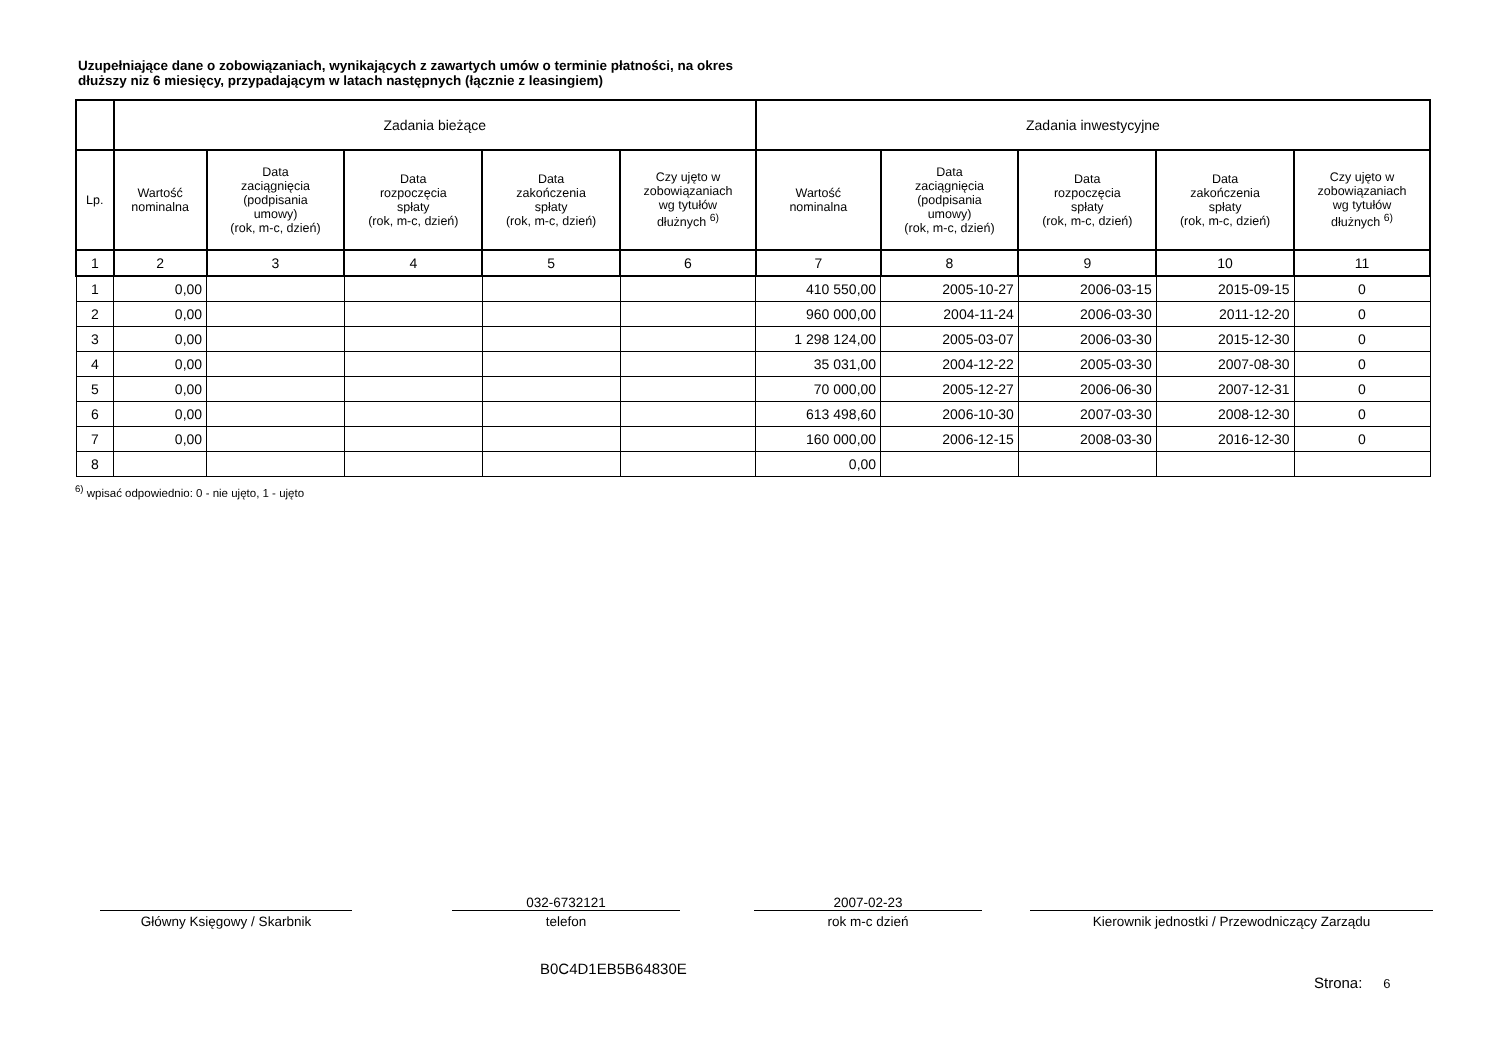Uzupełniające dane o zobowiązaniach, wynikających z zawartych umów o terminie płatności, na okres
dłuższy niz 6 miesięcy, przypadającym w latach następnych (łącznie z leasingiem)
| | Zadania bieżące | | | | | Zadania inwestycyjne | | | | |
| --- | --- | --- | --- | --- | --- | --- | --- | --- | --- | --- |
| Lp. | Wartość nominalna | Data zaciągnięcia (podpisania umowy) (rok, m-c, dzień) | Data rozpoczęcia spłaty (rok, m-c, dzień) | Data zakończenia spłaty (rok, m-c, dzień) | Czy ujęto w zobowiązaniach wg tytułów dłużnych <sup>6)</sup> | Wartość nominalna | Data zaciągnięcia (podpisania umowy) (rok, m-c, dzień) | Data rozpoczęcia spłaty (rok, m-c, dzień) | Data zakończenia spłaty (rok, m-c, dzień) | Czy ujęto w zobowiązaniach wg tytułów dłużnych <sup>6)</sup> |
| 1 | 2 | 3 | 4 | 5 | 6 | 7 | 8 | 9 | 10 | 11 |
| 1 | 0,00 | | | | | 410 550,00 | 2005-10-27 | 2006-03-15 | 2015-09-15 | 0 |
| 2 | 0,00 | | | | | 960 000,00 | 2004-11-24 | 2006-03-30 | 2011-12-20 | 0 |
| 3 | 0,00 | | | | | 1 298 124,00 | 2005-03-07 | 2006-03-30 | 2015-12-30 | 0 |
| 4 | 0,00 | | | | | 35 031,00 | 2004-12-22 | 2005-03-30 | 2007-08-30 | 0 |
| 5 | 0,00 | | | | | 70 000,00 | 2005-12-27 | 2006-06-30 | 2007-12-31 | 0 |
| 6 | 0,00 | | | | | 613 498,60 | 2006-10-30 | 2007-03-30 | 2008-12-30 | 0 |
| 7 | 0,00 | | | | | 160 000,00 | 2006-12-15 | 2008-03-30 | 2016-12-30 | 0 |
| 8 | | | | | | 0,00 | | | | |
<sup>6)</sup> wpisać odpowiednio: 0 - nie ujęto, 1 - ujęto
Główny Księgowy / Skarbnik
032-6732121
telefon
2007-02-23
rok m-c dzień
Kierownik jednostki / Przewodniczący Zarządu
B0C4D1EB5B64830E
Strona: 6